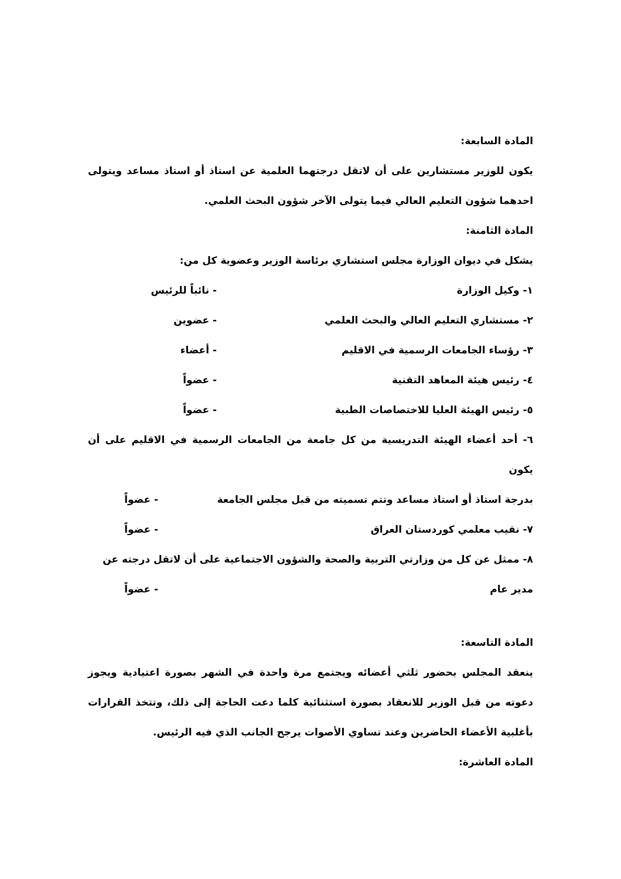المادة السابعة:
يكون للوزير مستشارين على أن لاتقل درجتهما العلمية عن استاذ أو استاذ مساعد ويتولى احدهما شؤون التعليم العالي فيما يتولى الآخر شؤون البحث العلمي.
المادة الثامنة:
يشكل في ديوان الوزارة مجلس استشاري برئاسة الوزير وعضوية كل من:
١- وكيل الوزارة - نائباً للرئيس
٢- مستشاري التعليم العالي والبحث العلمي - عضوين
٣- رؤساء الجامعات الرسمية في الاقليم - أعضاء
٤- رئيس هيئة المعاهد التقنية - عضواً
٥- رئيس الهيئة العليا للاختصاصات الطبية - عضواً
٦- أحد أعضاء الهيئة التدريسية من كل جامعة من الجامعات الرسمية في الاقليم على أن يكون
بدرجة استاذ أو استاذ مساعد وتتم تسميته من قبل مجلس الجامعة - عضواً
٧- نقيب معلمي كوردستان العراق - عضواً
٨- ممثل عن كل من وزارتي التربية والصحة والشؤون الاجتماعية على أن لاتقل درجته عن
مدير عام - عضواً
المادة التاسعة:
ينعقد المجلس بحضور ثلثي أعضائه ويجتمع مرة واحدة في الشهر بصورة اعتيادية ويجوز دعوته من قبل الوزير للانعقاد بصورة استثنائية كلما دعت الحاجة إلى ذلك، وتتخذ القرارات بأغلبية الأعضاء الحاضرين وعند تساوي الأصوات يرجح الجانب الذي فيه الرئيس.
المادة العاشرة: